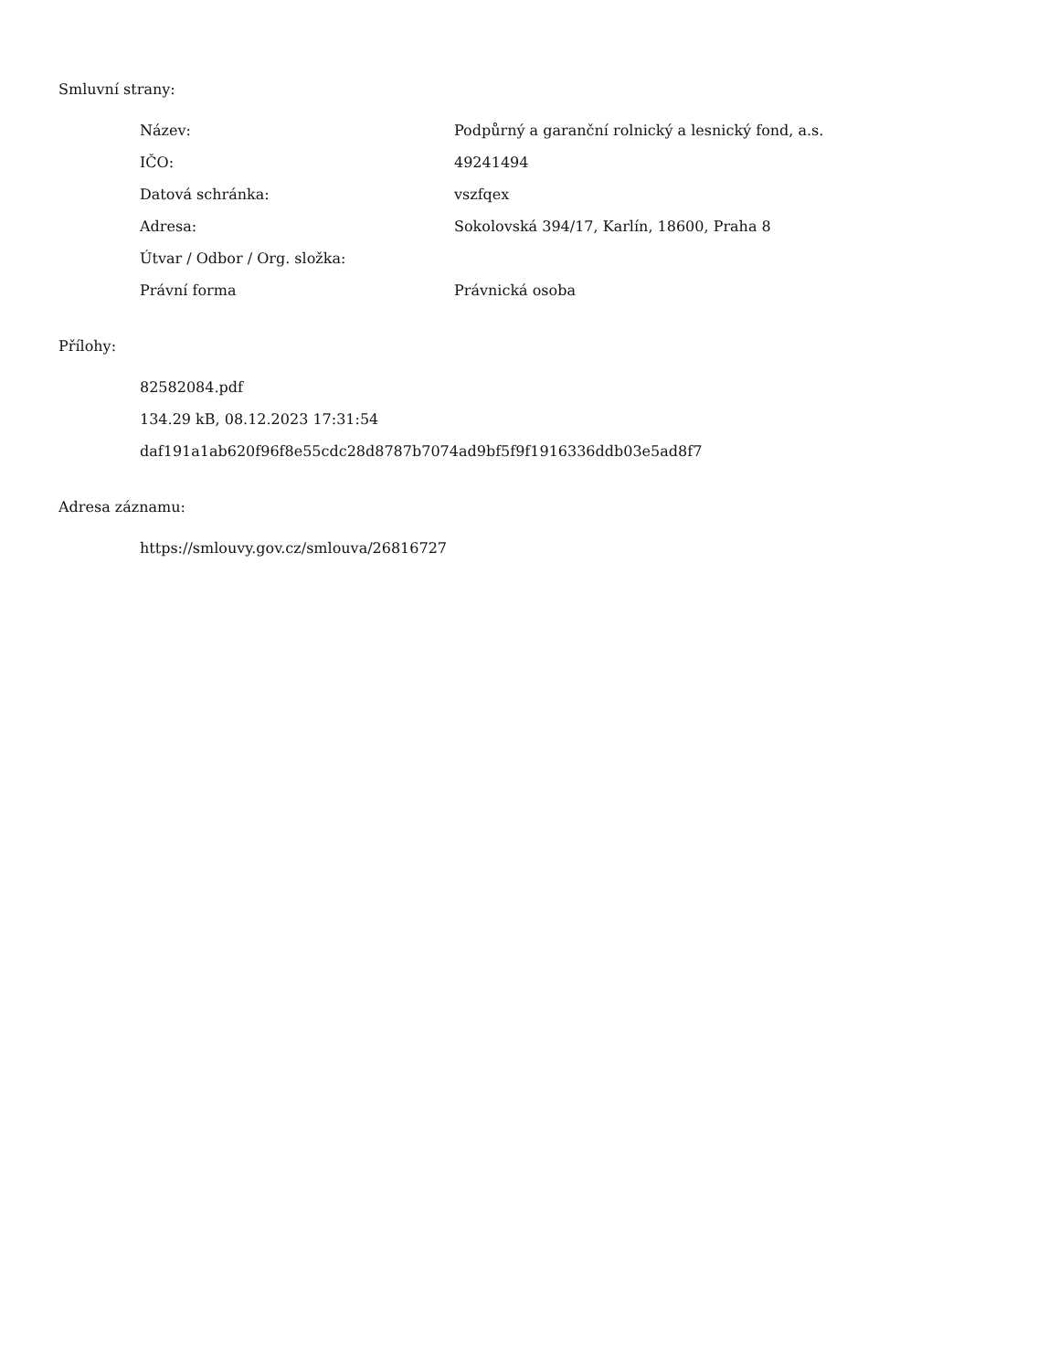Smluvní strany:
| Název: | Podpůrný a garanční rolnický a lesnický fond, a.s. |
| IČO: | 49241494 |
| Datová schránka: | vszfqex |
| Adresa: | Sokolovská 394/17, Karlín, 18600, Praha 8 |
| Útvar / Odbor / Org. složka: | |
| Právní forma | Právnická osoba |
Přílohy:
82582084.pdf
134.29 kB, 08.12.2023 17:31:54
daf191a1ab620f96f8e55cdc28d8787b7074ad9bf5f9f1916336ddb03e5ad8f7
Adresa záznamu:
https://smlouvy.gov.cz/smlouva/26816727